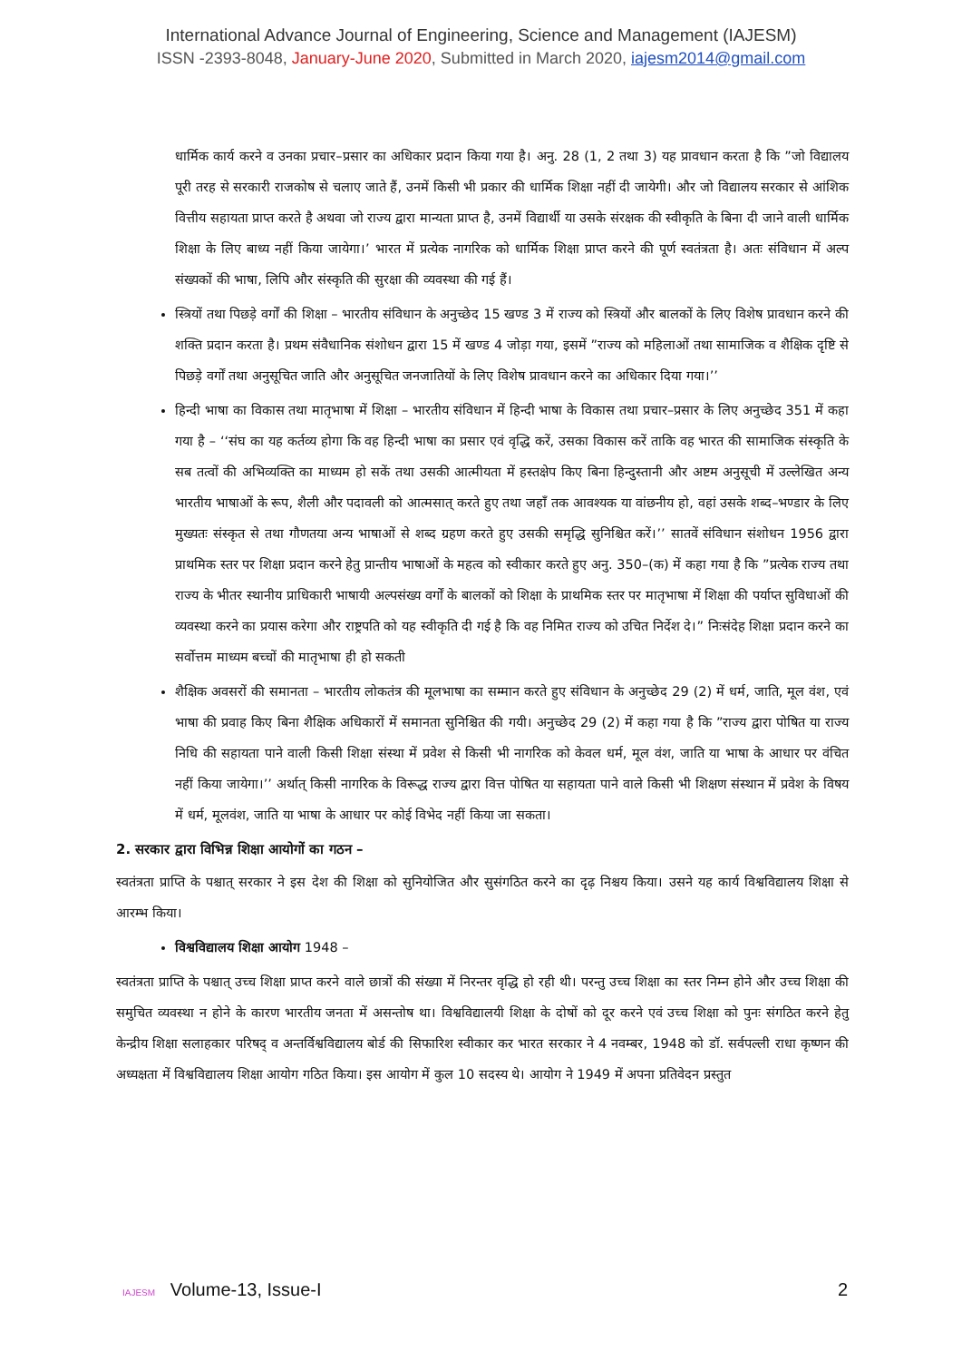International Advance Journal of Engineering, Science and Management (IAJESM)
ISSN -2393-8048, January-June 2020, Submitted in March 2020, iajesm2014@gmail.com
धार्मिक कार्य करने व उनका प्रचार–प्रसार का अधिकार प्रदान किया गया है। अनु. 28 (1, 2 तथा 3) यह प्रावधान करता है कि ”जो विद्यालय पूरी तरह से सरकारी राजकोष से चलाए जाते हैं, उनमें किसी भी प्रकार की धार्मिक शिक्षा नहीं दी जायेगी। और जो विद्यालय सरकार से आंशिक वित्तीय सहायता प्राप्त करते है अथवा जो राज्य द्वारा मान्यता प्राप्त है, उनमें विद्यार्थी या उसके संरक्षक की स्वीकृति के बिना दी जाने वाली धार्मिक शिक्षा के लिए बाध्य नहीं किया जायेगा।’ भारत में प्रत्येक नागरिक को धार्मिक शिक्षा प्राप्त करने की पूर्ण स्वतंत्रता है। अतः संविधान में अल्प संख्यकों की भाषा, लिपि और संस्कृति की सुरक्षा की व्यवस्था की गई हैं।
स्त्रियों तथा पिछड़े वर्गों की शिक्षा – भारतीय संविधान के अनुच्छेद 15 खण्ड 3 में राज्य को स्त्रियों और बालकों के लिए विशेष प्रावधान करने की शक्ति प्रदान करता है। प्रथम संवैधानिक संशोधन द्वारा 15 में खण्ड 4 जोड़ा गया, इसमें ”राज्य को महिलाओं तथा सामाजिक व शैक्षिक दृष्टि से पिछड़े वर्गों तथा अनुसूचित जाति और अनुसूचित जनजातियों के लिए विशेष प्रावधान करने का अधिकार दिया गया।’’
हिन्दी भाषा का विकास तथा मातृभाषा में शिक्षा – भारतीय संविधान में हिन्दी भाषा के विकास तथा प्रचार–प्रसार के लिए अनुच्छेद 351 में कहा गया है – ‘‘संघ का यह कर्तव्य होगा कि वह हिन्दी भाषा का प्रसार एवं वृद्धि करें, उसका विकास करें ताकि वह भारत की सामाजिक संस्कृति के सब तत्वों की अभिव्यक्ति का माध्यम हो सकें तथा उसकी आत्मीयता में हस्तक्षेप किए बिना हिन्दुस्तानी और अष्टम अनुसूची में उल्लेखित अन्य भारतीय भाषाओं के रूप, शैली और पदावली को आत्मसात् करते हुए तथा जहाँ तक आवश्यक या वांछनीय हो, वहां उसके शब्द–भण्डार के लिए मुख्यतः संस्कृत से तथा गौणतया अन्य भाषाओं से शब्द ग्रहण करते हुए उसकी समृद्धि सुनिश्चित करें।’’ सातवें संविधान संशोधन 1956 द्वारा प्राथमिक स्तर पर शिक्षा प्रदान करने हेतु प्रान्तीय भाषाओं के महत्व को स्वीकार करते हुए अनु. 350–(क) में कहा गया है कि ”प्रत्येक राज्य तथा राज्य के भीतर स्थानीय प्राधिकारी भाषायी अल्पसंख्य वर्गों के बालकों को शिक्षा के प्राथमिक स्तर पर मातृभाषा में शिक्षा की पर्याप्त सुविधाओं की व्यवस्था करने का प्रयास करेगा और राष्ट्रपति को यह स्वीकृति दी गई है कि वह निमित राज्य को उचित निर्देश दे।” निःसंदेह शिक्षा प्रदान करने का सर्वोत्तम माध्यम बच्चों की मातृभाषा ही हो सकती
शैक्षिक अवसरों की समानता – भारतीय लोकतंत्र की मूलभाषा का सम्मान करते हुए संविधान के अनुच्छेद 29 (2) में धर्म, जाति, मूल वंश, एवं भाषा की प्रवाह किए बिना शैक्षिक अधिकारों में समानता सुनिश्चित की गयी। अनुच्छेद 29 (2) में कहा गया है कि ”राज्य द्वारा पोषित या राज्य निधि की सहायता पाने वाली किसी शिक्षा संस्था में प्रवेश से किसी भी नागरिक को केवल धर्म, मूल वंश, जाति या भाषा के आधार पर वंचित नहीं किया जायेगा।’’ अर्थात् किसी नागरिक के विरूद्ध राज्य द्वारा वित्त पोषित या सहायता पाने वाले किसी भी शिक्षण संस्थान में प्रवेश के विषय में धर्म, मूलवंश, जाति या भाषा के आधार पर कोई विभेद नहीं किया जा सकता।
2. सरकार द्वारा विभिन्न शिक्षा आयोगों का गठन –
स्वतंत्रता प्राप्ति के पश्चात् सरकार ने इस देश की शिक्षा को सुनियोजित और सुसंगठित करने का दृढ़ निश्चय किया। उसने यह कार्य विश्वविद्यालय शिक्षा से आरम्भ किया।
विश्वविद्यालय शिक्षा आयोग 1948 –
स्वतंत्रता प्राप्ति के पश्चात् उच्च शिक्षा प्राप्त करने वाले छात्रों की संख्या में निरन्तर वृद्धि हो रही थी। परन्तु उच्च शिक्षा का स्तर निम्न होने और उच्च शिक्षा की समुचित व्यवस्था न होने के कारण भारतीय जनता में असन्तोष था। विश्वविद्यालयी शिक्षा के दोषों को दूर करने एवं उच्च शिक्षा को पुनः संगठित करने हेतु केन्द्रीय शिक्षा सलाहकार परिषद् व अन्तर्विश्वविद्यालय बोर्ड की सिफारिश स्वीकार कर भारत सरकार ने 4 नवम्बर, 1948 को डॉ. सर्वपल्ली राधा कृष्णन की अध्यक्षता में विश्वविद्यालय शिक्षा आयोग गठित किया। इस आयोग में कुल 10 सदस्य थे। आयोग ने 1949 में अपना प्रतिवेदन प्रस्तुत
IAJESM Volume-13, Issue-I 2